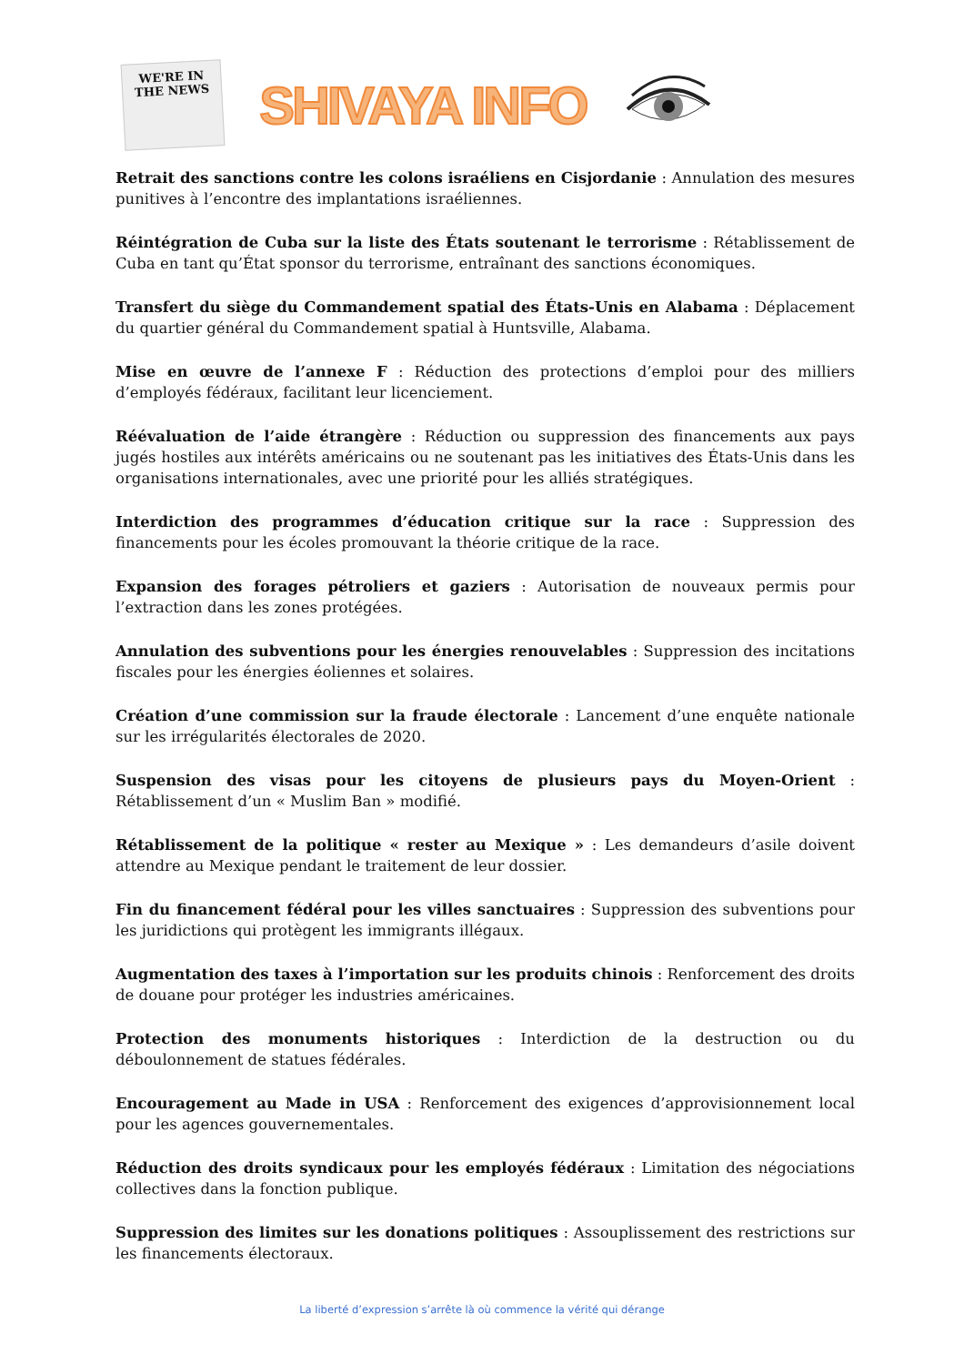WE'RE IN THE NEWS
SHIVAYA INFO
Retrait des sanctions contre les colons israéliens en Cisjordanie : Annulation des mesures punitives à l’encontre des implantations israéliennes.
Réintégration de Cuba sur la liste des États soutenant le terrorisme : Rétablissement de Cuba en tant qu’État sponsor du terrorisme, entraînant des sanctions économiques.
Transfert du siège du Commandement spatial des États-Unis en Alabama : Déplacement du quartier général du Commandement spatial à Huntsville, Alabama.
Mise en œuvre de l’annexe F : Réduction des protections d’emploi pour des milliers d’employés fédéraux, facilitant leur licenciement.
Réévaluation de l’aide étrangère : Réduction ou suppression des financements aux pays jugés hostiles aux intérêts américains ou ne soutenant pas les initiatives des États-Unis dans les organisations internationales, avec une priorité pour les alliés stratégiques.
Interdiction des programmes d’éducation critique sur la race : Suppression des financements pour les écoles promouvant la théorie critique de la race.
Expansion des forages pétroliers et gaziers : Autorisation de nouveaux permis pour l’extraction dans les zones protégées.
Annulation des subventions pour les énergies renouvelables : Suppression des incitations fiscales pour les énergies éoliennes et solaires.
Création d’une commission sur la fraude électorale : Lancement d’une enquête nationale sur les irrégularités électorales de 2020.
Suspension des visas pour les citoyens de plusieurs pays du Moyen-Orient : Rétablissement d’un « Muslim Ban » modifié.
Rétablissement de la politique « rester au Mexique » : Les demandeurs d’asile doivent attendre au Mexique pendant le traitement de leur dossier.
Fin du financement fédéral pour les villes sanctuaires : Suppression des subventions pour les juridictions qui protègent les immigrants illégaux.
Augmentation des taxes à l’importation sur les produits chinois : Renforcement des droits de douane pour protéger les industries américaines.
Protection des monuments historiques : Interdiction de la destruction ou du déboulonnement de statues fédérales.
Encouragement au Made in USA : Renforcement des exigences d’approvisionnement local pour les agences gouvernementales.
Réduction des droits syndicaux pour les employés fédéraux : Limitation des négociations collectives dans la fonction publique.
Suppression des limites sur les donations politiques : Assouplissement des restrictions sur les financements électoraux.
La liberté d’expression s’arrête là où commence la vérité qui dérange